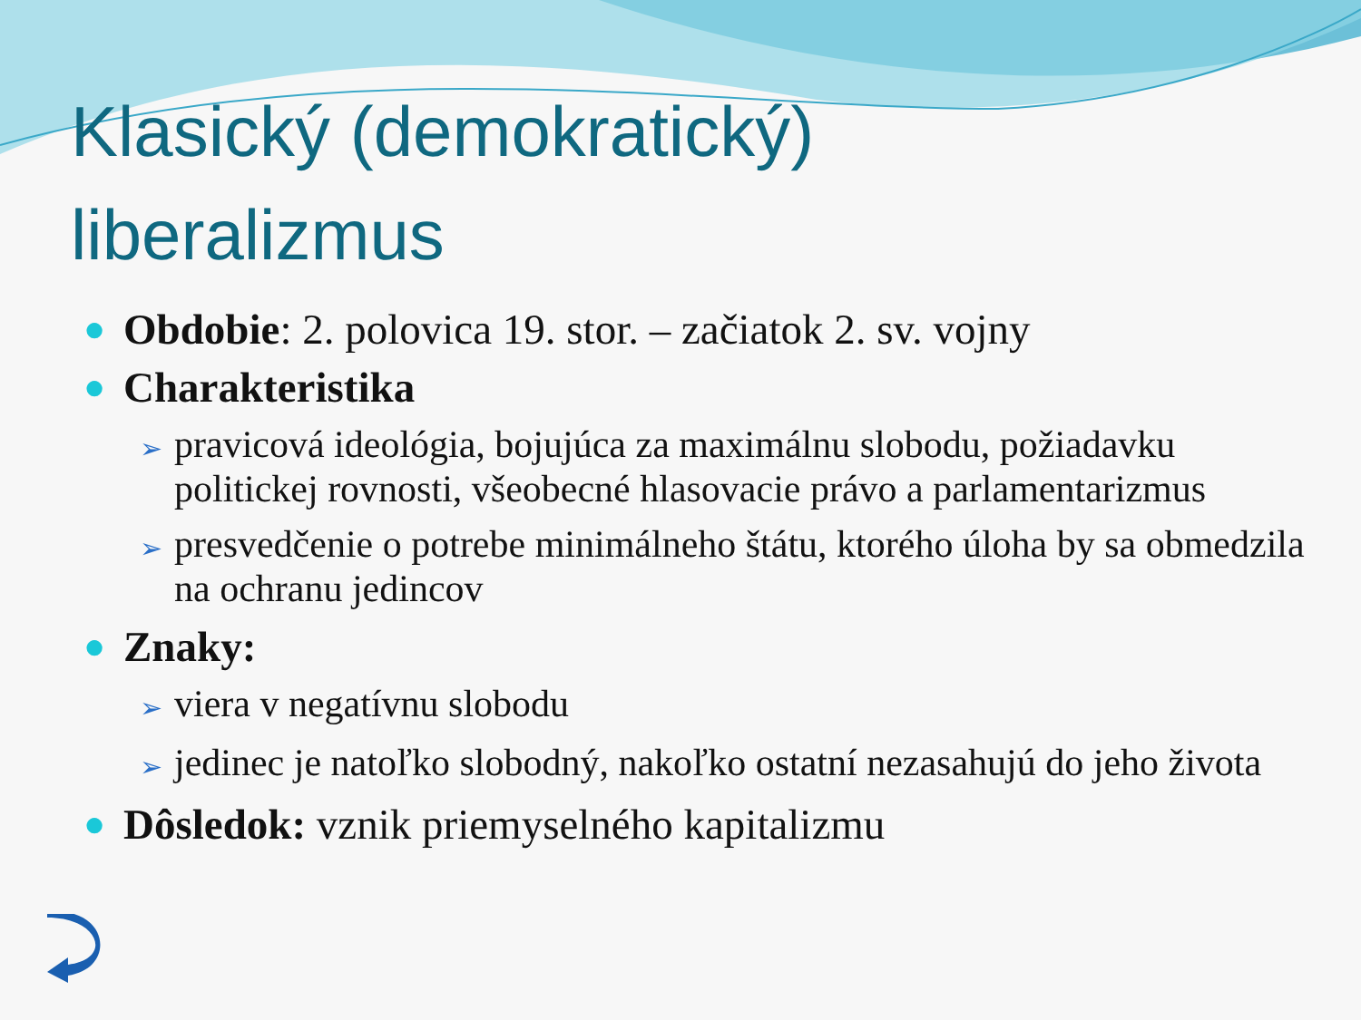Klasický (demokratický)
liberalizmus
● Obdobie: 2. polovica 19. stor. – začiatok 2. sv. vojny
● Charakteristika
➢ pravicová ideológia, bojujúca za maximálnu slobodu, požiadavku politickej rovnosti, všeobecné hlasovacie právo a parlamentarizmus
➢ presvedčenie o potrebe minimálneho štátu, ktorého úloha by sa obmedzila na ochranu jedincov
● Znaky:
➢ viera v negatívnu slobodu
➢ jedinec je natoľko slobodný, nakoľko ostatní nezasahujú do jeho života
● Dôsledok: vznik priemyselného kapitalizmu